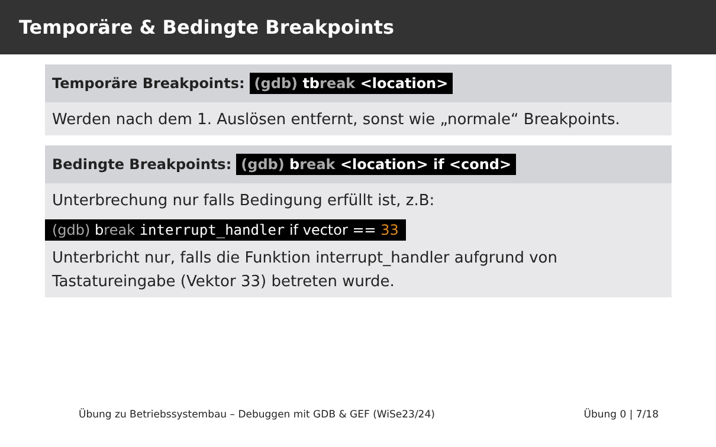Temporäre & Bedingte Breakpoints
Temporäre Breakpoints: (gdb) tbreak <location>
Werden nach dem 1. Auslösen entfernt, sonst wie „normale“ Breakpoints.
Bedingte Breakpoints: (gdb) break <location> if <cond>
Unterbrechung nur falls Bedingung erfüllt ist, z.B:
(gdb) break interrupt_handler if vector == 33
Unterbricht nur, falls die Funktion interrupt_handler aufgrund von Tastatureingabe (Vektor 33) betreten wurde.
Übung zu Betriebssystembau – Debuggen mit GDB & GEF (WiSe23/24) Übung 0 | 7/18